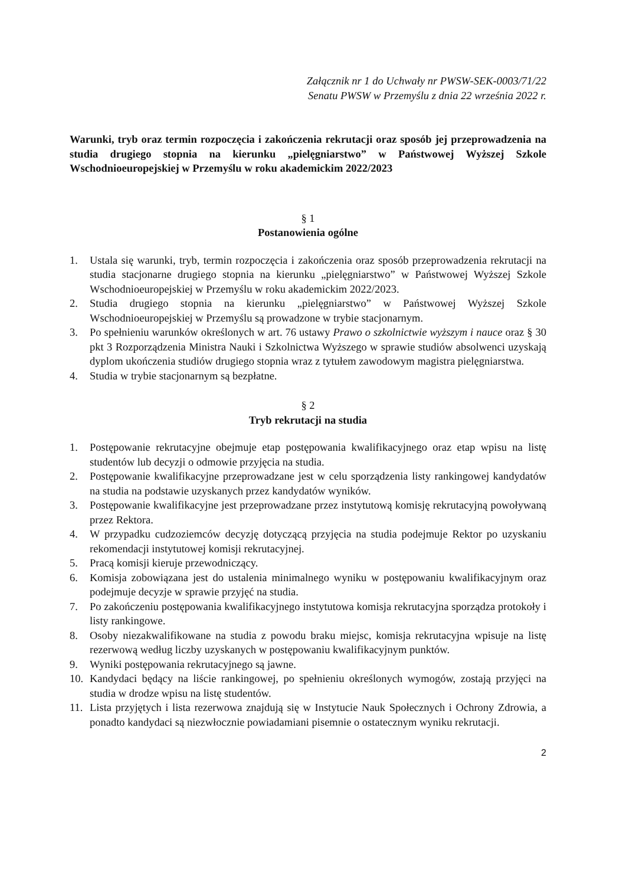Załącznik nr 1 do Uchwały nr PWSW-SEK-0003/71/22
Senatu PWSW w Przemyślu z dnia 22 września 2022 r.
Warunki, tryb oraz termin rozpoczęcia i zakończenia rekrutacji oraz sposób jej przeprowadzenia na studia drugiego stopnia na kierunku „pielęgniarstwo” w Państwowej Wyższej Szkole Wschodnioeuropejskiej w Przemyślu w roku akademickim 2022/2023
§ 1
Postanowienia ogólne
1. Ustala się warunki, tryb, termin rozpoczęcia i zakończenia oraz sposób przeprowadzenia rekrutacji na studia stacjonarne drugiego stopnia na kierunku „pielęgniarstwo” w Państwowej Wyższej Szkole Wschodnioeuropejskiej w Przemyślu w roku akademickim 2022/2023.
2. Studia drugiego stopnia na kierunku „pielęgniarstwo” w Państwowej Wyższej Szkole Wschodnioeuropejskiej w Przemyślu są prowadzone w trybie stacjonarnym.
3. Po spełnieniu warunków określonych w art. 76 ustawy Prawo o szkolnictwie wyższym i nauce oraz § 30 pkt 3 Rozporządzenia Ministra Nauki i Szkolnictwa Wyższego w sprawie studiów absolwenci uzyskają dyplom ukończenia studiów drugiego stopnia wraz z tytułem zawodowym magistra pielęgniarstwa.
4. Studia w trybie stacjonarnym są bezpłatne.
§ 2
Tryb rekrutacji na studia
1. Postępowanie rekrutacyjne obejmuje etap postępowania kwalifikacyjnego oraz etap wpisu na listę studentów lub decyzji o odmowie przyjęcia na studia.
2. Postępowanie kwalifikacyjne przeprowadzane jest w celu sporządzenia listy rankingowej kandydatów na studia na podstawie uzyskanych przez kandydatów wyników.
3. Postępowanie kwalifikacyjne jest przeprowadzane przez instytutową komisję rekrutacyjną powoływaną przez Rektora.
4. W przypadku cudzoziemców decyzję dotyczącą przyjęcia na studia podejmuje Rektor po uzyskaniu rekomendacji instytutowej komisji rekrutacyjnej.
5. Pracą komisji kieruje przewodniczący.
6. Komisja zobowiązana jest do ustalenia minimalnego wyniku w postępowaniu kwalifikacyjnym oraz podejmuje decyzje w sprawie przyjęć na studia.
7. Po zakończeniu postępowania kwalifikacyjnego instytutowa komisja rekrutacyjna sporządza protokoły i listy rankingowe.
8. Osoby niezakwalifikowane na studia z powodu braku miejsc, komisja rekrutacyjna wpisuje na listę rezerwową według liczby uzyskanych w postępowaniu kwalifikacyjnym punktów.
9. Wyniki postępowania rekrutacyjnego są jawne.
10. Kandydaci będący na liście rankingowej, po spełnieniu określonych wymogów, zostają przyjęci na studia w drodze wpisu na listę studentów.
11. Lista przyjętych i lista rezerwowa znajdują się w Instytucie Nauk Społecznych i Ochrony Zdrowia, a ponadto kandydaci są niezwłocznie powiadamiani pisemnie o ostatecznym wyniku rekrutacji.
2